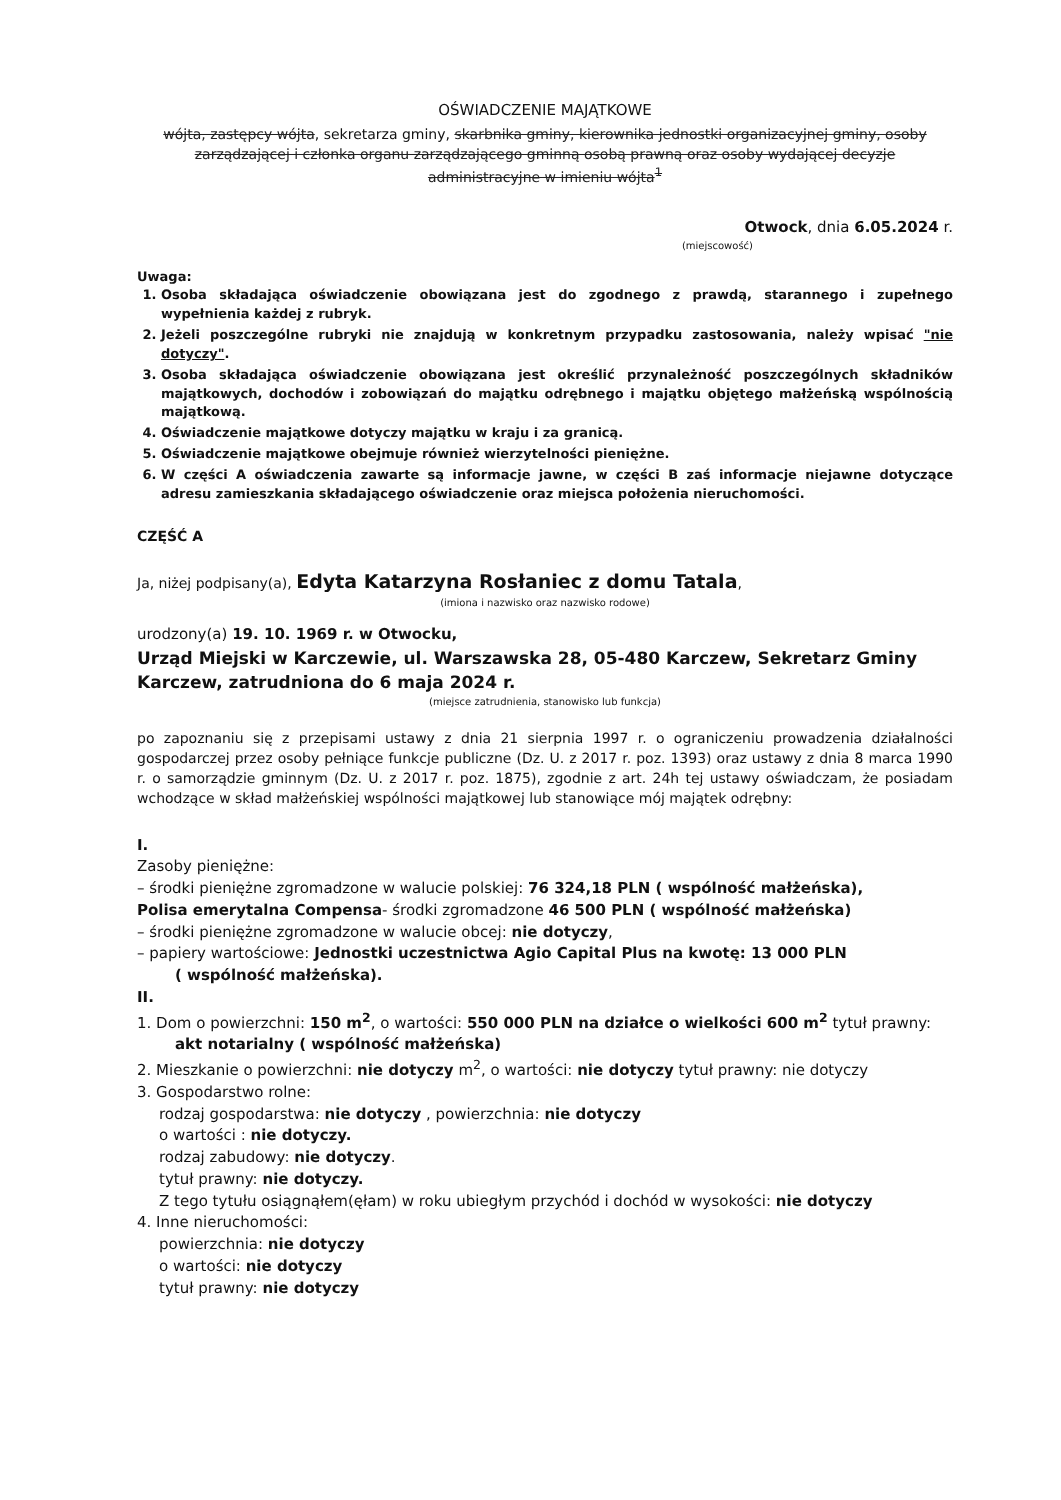OŚWIADCZENIE MAJĄTKOWE
wójta, zastępcy wójta, sekretarza gminy, skarbnika gminy, kierownika jednostki organizacyjnej gminy, osoby zarządzającej i członka organu zarządzającego gminną osobą prawną oraz osoby wydającej decyzje administracyjne w imieniu wójta<sup>1</sup>
Otwock, dnia 6.05.2024 r.
(miejscowość)
Uwaga:
1. Osoba składająca oświadczenie obowiązana jest do zgodnego z prawdą, starannego i zupełnego wypełnienia każdej z rubryk.
2. Jeżeli poszczególne rubryki nie znajdują w konkretnym przypadku zastosowania, należy wpisać "nie dotyczy".
3. Osoba składająca oświadczenie obowiązana jest określić przynależność poszczególnych składników majątkowych, dochodów i zobowiązań do majątku odrębnego i majątku objętego małżeńską wspólnością majątkową.
4. Oświadczenie majątkowe dotyczy majątku w kraju i za granicą.
5. Oświadczenie majątkowe obejmuje również wierzytelności pieniężne.
6. W części A oświadczenia zawarte są informacje jawne, w części B zaś informacje niejawne dotyczące adresu zamieszkania składającego oświadczenie oraz miejsca położenia nieruchomości.
CZĘŚĆ A
Ja, niżej podpisany(a), Edyta Katarzyna Rosłaniec z domu Tatala,
(imiona i nazwisko oraz nazwisko rodowe)
urodzony(a) 19. 10. 1969 r. w Otwocku,
Urząd Miejski w Karczewie, ul. Warszawska 28, 05-480 Karczew, Sekretarz Gminy Karczew, zatrudniona do 6 maja 2024 r.
(miejsce zatrudnienia, stanowisko lub funkcja)
po zapoznaniu się z przepisami ustawy z dnia 21 sierpnia 1997 r. o ograniczeniu prowadzenia działalności gospodarczej przez osoby pełniące funkcje publiczne (Dz. U. z 2017 r. poz. 1393) oraz ustawy z dnia 8 marca 1990 r. o samorządzie gminnym (Dz. U. z 2017 r. poz. 1875), zgodnie z art. 24h tej ustawy oświadczam, że posiadam wchodzące w skład małżeńskiej wspólności majątkowej lub stanowiące mój majątek odrębny:
I.
Zasoby pieniężne:
– środki pieniężne zgromadzone w walucie polskiej: 76 324,18 PLN ( wspólność małżeńska),
Polisa emerytalna Compensa- środki zgromadzone 46 500 PLN ( wspólność małżeńska)
– środki pieniężne zgromadzone w walucie obcej: nie dotyczy,
– papiery wartościowe: Jednostki uczestnictwa Agio Capital Plus na kwotę: 13 000 PLN
( wspólność małżeńska).
II.
1. Dom o powierzchni: 150 m<sup>2</sup>, o wartości: 550 000 PLN na działce o wielkości 600 m<sup>2</sup> tytuł prawny:
akt notarialny ( wspólność małżeńska)
2. Mieszkanie o powierzchni: nie dotyczy m<sup>2</sup>, o wartości: nie dotyczy tytuł prawny: nie dotyczy
3. Gospodarstwo rolne:
rodzaj gospodarstwa: nie dotyczy , powierzchnia: nie dotyczy
o wartości : nie dotyczy.
rodzaj zabudowy: nie dotyczy.
tytuł prawny: nie dotyczy.
Z tego tytułu osiągnąłem(ęłam) w roku ubiegłym przychód i dochód w wysokości: nie dotyczy
4. Inne nieruchomości:
powierzchnia: nie dotyczy
o wartości: nie dotyczy
tytuł prawny: nie dotyczy